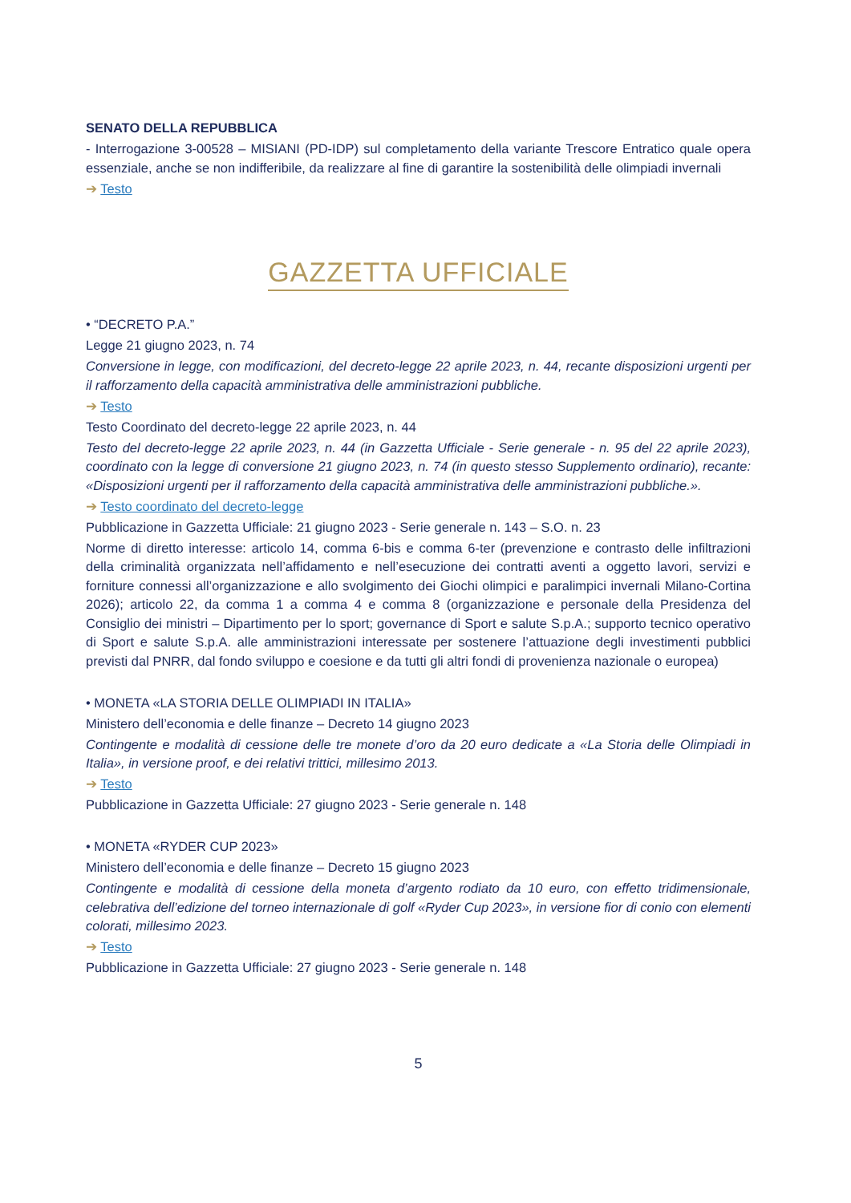SENATO DELLA REPUBBLICA
- Interrogazione 3-00528 – MISIANI (PD-IDP) sul completamento della variante Trescore Entratico quale opera essenziale, anche se non indifferibile, da realizzare al fine di garantire la sostenibilità delle olimpiadi invernali
➔ Testo
GAZZETTA UFFICIALE
• “DECRETO P.A.”
Legge 21 giugno 2023, n. 74
Conversione in legge, con modificazioni, del decreto-legge 22 aprile 2023, n. 44, recante disposizioni urgenti per il rafforzamento della capacità amministrativa delle amministrazioni pubbliche.
➔ Testo
Testo Coordinato del decreto-legge 22 aprile 2023, n. 44
Testo del decreto-legge 22 aprile 2023, n. 44 (in Gazzetta Ufficiale - Serie generale - n. 95 del 22 aprile 2023), coordinato con la legge di conversione 21 giugno 2023, n. 74 (in questo stesso Supplemento ordinario), recante: «Disposizioni urgenti per il rafforzamento della capacità amministrativa delle amministrazioni pubbliche.».
➔ Testo coordinato del decreto-legge
Pubblicazione in Gazzetta Ufficiale: 21 giugno 2023 - Serie generale n. 143 – S.O. n. 23
Norme di diretto interesse: articolo 14, comma 6-bis e comma 6-ter (prevenzione e contrasto delle infiltrazioni della criminalità organizzata nell’affidamento e nell’esecuzione dei contratti aventi a oggetto lavori, servizi e forniture connessi all’organizzazione e allo svolgimento dei Giochi olimpici e paralimpici invernali Milano-Cortina 2026); articolo 22, da comma 1 a comma 4 e comma 8 (organizzazione e personale della Presidenza del Consiglio dei ministri – Dipartimento per lo sport; governance di Sport e salute S.p.A.; supporto tecnico operativo di Sport e salute S.p.A. alle amministrazioni interessate per sostenere l’attuazione degli investimenti pubblici previsti dal PNRR, dal fondo sviluppo e coesione e da tutti gli altri fondi di provenienza nazionale o europea)
• MONETA «LA STORIA DELLE OLIMPIADI IN ITALIA»
Ministero dell’economia e delle finanze – Decreto 14 giugno 2023
Contingente e modalità di cessione delle tre monete d’oro da 20 euro dedicate a «La Storia delle Olimpiadi in Italia», in versione proof, e dei relativi trittici, millesimo 2013.
➔ Testo
Pubblicazione in Gazzetta Ufficiale: 27 giugno 2023 - Serie generale n. 148
• MONETA «RYDER CUP 2023»
Ministero dell’economia e delle finanze – Decreto 15 giugno 2023
Contingente e modalità di cessione della moneta d’argento rodiato da 10 euro, con effetto tridimensionale, celebrativa dell’edizione del torneo internazionale di golf «Ryder Cup 2023», in versione fior di conio con elementi colorati, millesimo 2023.
➔ Testo
Pubblicazione in Gazzetta Ufficiale: 27 giugno 2023 - Serie generale n. 148
5